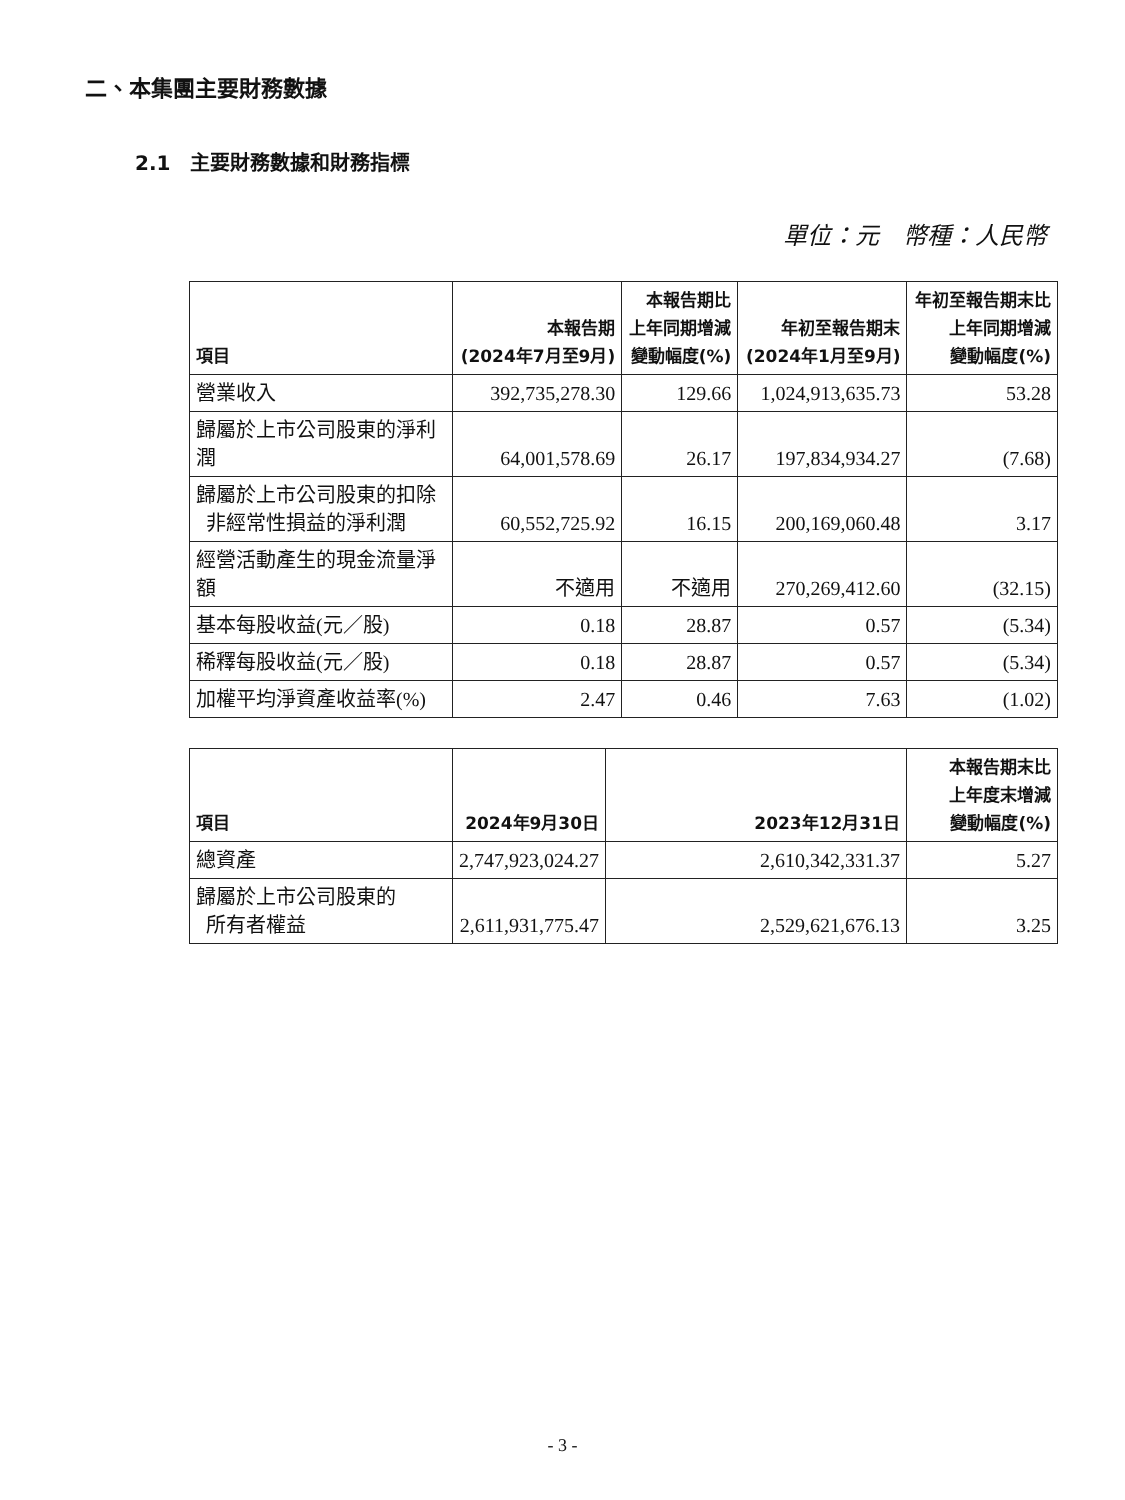二、本集團主要財務數據
2.1　主要財務數據和財務指標
單位：元　幣種：人民幣
| 項目 | 本報告期 (2024年7月至9月) | 本報告期比 上年同期增減 變動幅度(%) | 年初至報告期末 (2024年1月至9月) | 年初至報告期末比 上年同期增減 變動幅度(%) |
| --- | --- | --- | --- | --- |
| 營業收入 | 392,735,278.30 | 129.66 | 1,024,913,635.73 | 53.28 |
| 歸屬於上市公司股東的淨利潤 | 64,001,578.69 | 26.17 | 197,834,934.27 | (7.68) |
| 歸屬於上市公司股東的扣除 非經常性損益的淨利潤 | 60,552,725.92 | 16.15 | 200,169,060.48 | 3.17 |
| 經營活動產生的現金流量淨額 | 不適用 | 不適用 | 270,269,412.60 | (32.15) |
| 基本每股收益(元／股) | 0.18 | 28.87 | 0.57 | (5.34) |
| 稀釋每股收益(元／股) | 0.18 | 28.87 | 0.57 | (5.34) |
| 加權平均淨資產收益率(%) | 2.47 | 0.46 | 7.63 | (1.02) |
| 項目 | 2024年9月30日 | 2023年12月31日 | 本報告期末比 上年度末增減 變動幅度(%) |
| --- | --- | --- | --- |
| 總資產 | 2,747,923,024.27 | 2,610,342,331.37 | 5.27 |
| 歸屬於上市公司股東的 所有者權益 | 2,611,931,775.47 | 2,529,621,676.13 | 3.25 |
- 3 -